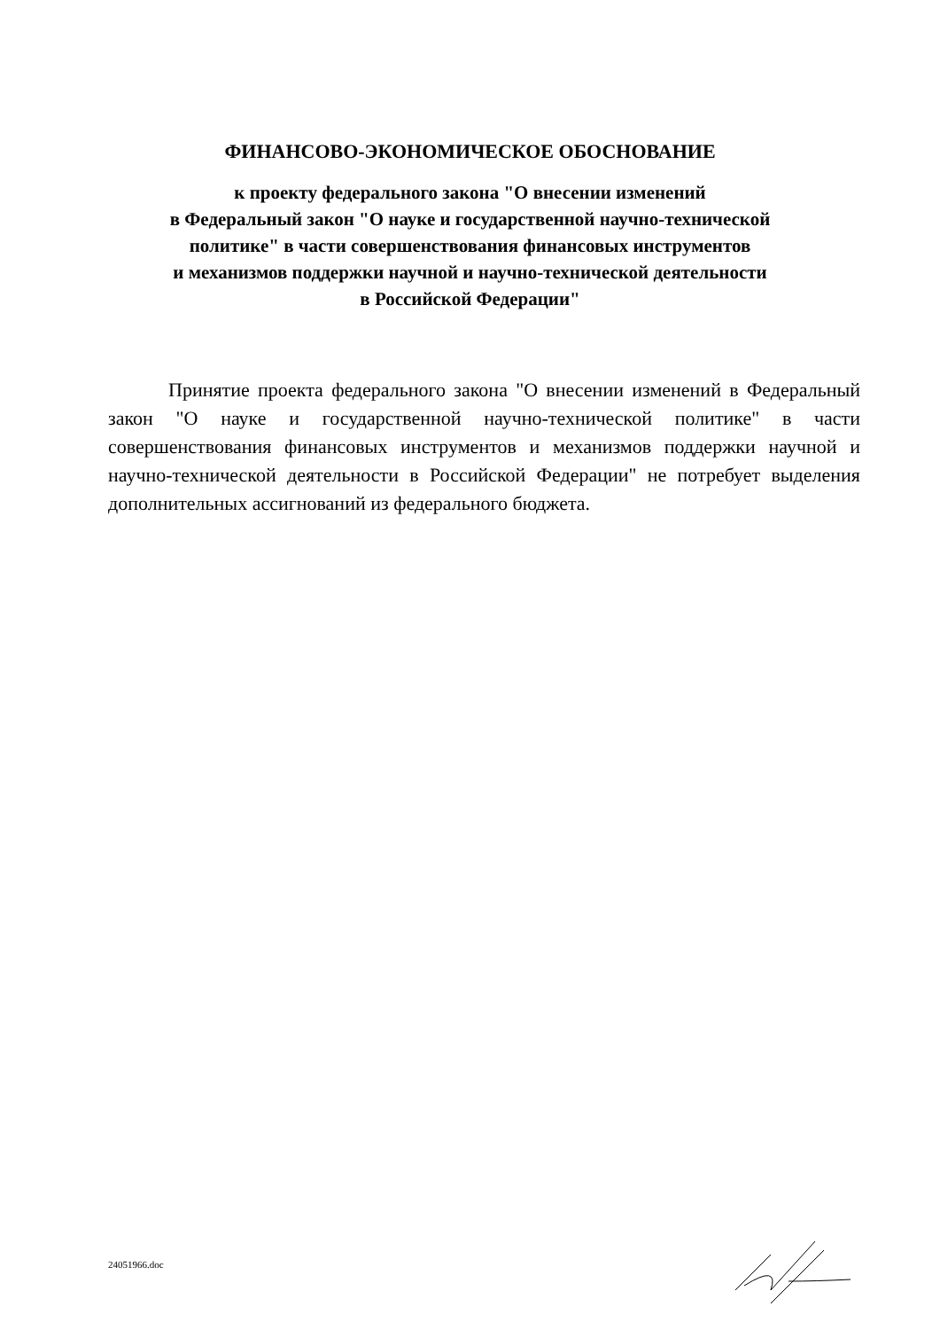ФИНАНСОВО-ЭКОНОМИЧЕСКОЕ ОБОСНОВАНИЕ
к проекту федерального закона "О внесении изменений
в Федеральный закон "О науке и государственной научно-технической
политике" в части совершенствования финансовых инструментов
и механизмов поддержки научной и научно-технической деятельности
в Российской Федерации"
Принятие проекта федерального закона "О внесении изменений в Федеральный закон "О науке и государственной научно-технической политике" в части совершенствования финансовых инструментов и механизмов поддержки научной и научно-технической деятельности в Российской Федерации" не потребует выделения дополнительных ассигнований из федерального бюджета.
24051966.doc